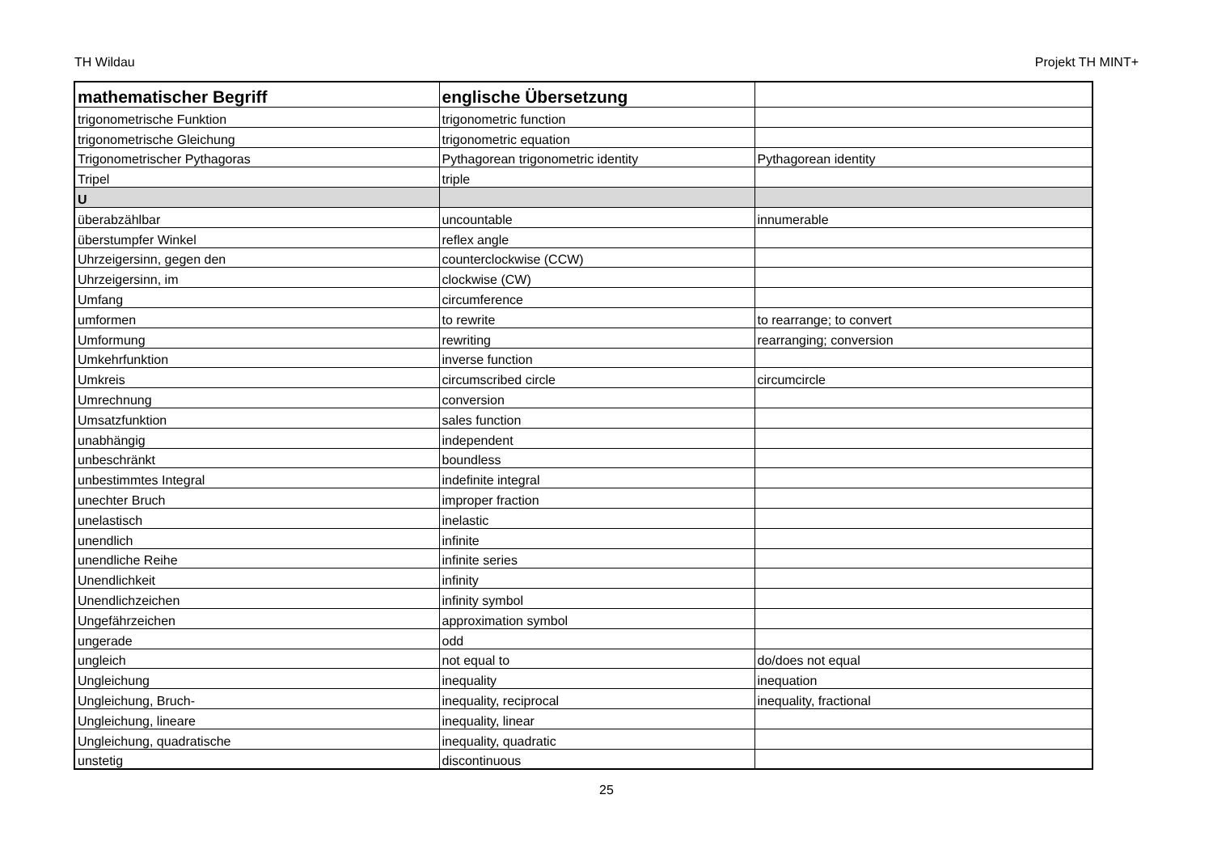TH Wildau Projekt TH MINT+
| mathematischer Begriff | englische Übersetzung | |
| --- | --- | --- |
| trigonometrische Funktion | trigonometric function | |
| trigonometrische Gleichung | trigonometric equation | |
| Trigonometrischer Pythagoras | Pythagorean trigonometric identity | Pythagorean identity |
| Tripel | triple | |
| U | | |
| überabzählbar | uncountable | innumerable |
| überstumpfer Winkel | reflex angle | |
| Uhrzeigersinn, gegen den | counterclockwise (CCW) | |
| Uhrzeigersinn, im | clockwise (CW) | |
| Umfang | circumference | |
| umformen | to rewrite | to rearrange; to convert |
| Umformung | rewriting | rearranging; conversion |
| Umkehrfunktion | inverse function | |
| Umkreis | circumscribed circle | circumcircle |
| Umrechnung | conversion | |
| Umsatzfunktion | sales function | |
| unabhängig | independent | |
| unbeschränkt | boundless | |
| unbestimmtes Integral | indefinite integral | |
| unechter Bruch | improper fraction | |
| unelastisch | inelastic | |
| unendlich | infinite | |
| unendliche Reihe | infinite series | |
| Unendlichkeit | infinity | |
| Unendlichzeichen | infinity symbol | |
| Ungefährzeichen | approximation symbol | |
| ungerade | odd | |
| ungleich | not equal to | do/does not equal |
| Ungleichung | inequality | inequation |
| Ungleichung, Bruch- | inequality, reciprocal | inequality, fractional |
| Ungleichung, lineare | inequality, linear | |
| Ungleichung, quadratische | inequality, quadratic | |
| unstetig | discontinuous | |
25